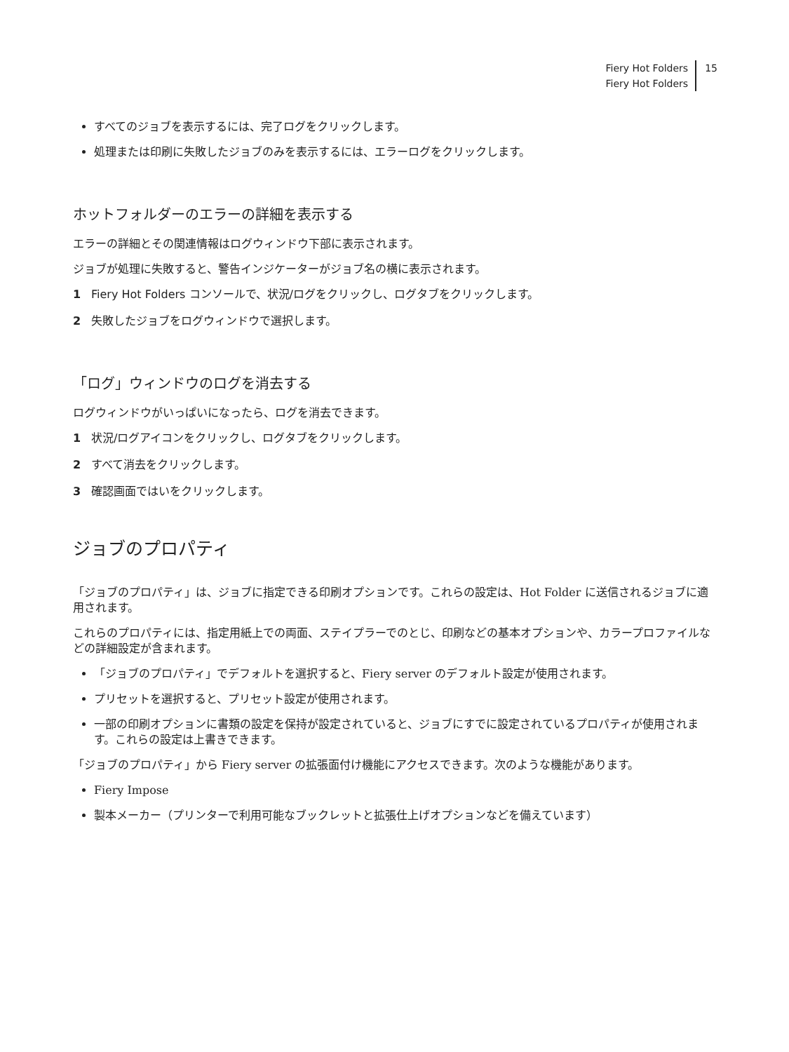Fiery Hot Folders
Fiery Hot Folders
15
すべてのジョブを表示するには、完了ログをクリックします。
処理または印刷に失敗したジョブのみを表示するには、エラーログをクリックします。
ホットフォルダーのエラーの詳細を表示する
エラーの詳細とその関連情報はログウィンドウ下部に表示されます。
ジョブが処理に失敗すると、警告インジケーターがジョブ名の横に表示されます。
1 Fiery Hot Folders コンソールで、状況/ログをクリックし、ログタブをクリックします。
2 失敗したジョブをログウィンドウで選択します。
「ログ」ウィンドウのログを消去する
ログウィンドウがいっぱいになったら、ログを消去できます。
1 状況/ログアイコンをクリックし、ログタブをクリックします。
2 すべて消去をクリックします。
3 確認画面ではいをクリックします。
ジョブのプロパティ
「ジョブのプロパティ」は、ジョブに指定できる印刷オプションです。これらの設定は、Hot Folder に送信されるジョブに適用されます。
これらのプロパティには、指定用紙上での両面、ステイプラーでのとじ、印刷などの基本オプションや、カラープロファイルなどの詳細設定が含まれます。
「ジョブのプロパティ」でデフォルトを選択すると、Fiery server のデフォルト設定が使用されます。
プリセットを選択すると、プリセット設定が使用されます。
一部の印刷オプションに書類の設定を保持が設定されていると、ジョブにすでに設定されているプロパティが使用されます。これらの設定は上書きできます。
「ジョブのプロパティ」から Fiery server の拡張面付け機能にアクセスできます。次のような機能があります。
Fiery Impose
製本メーカー（プリンターで利用可能なブックレットと拡張仕上げオプションなどを備えています）